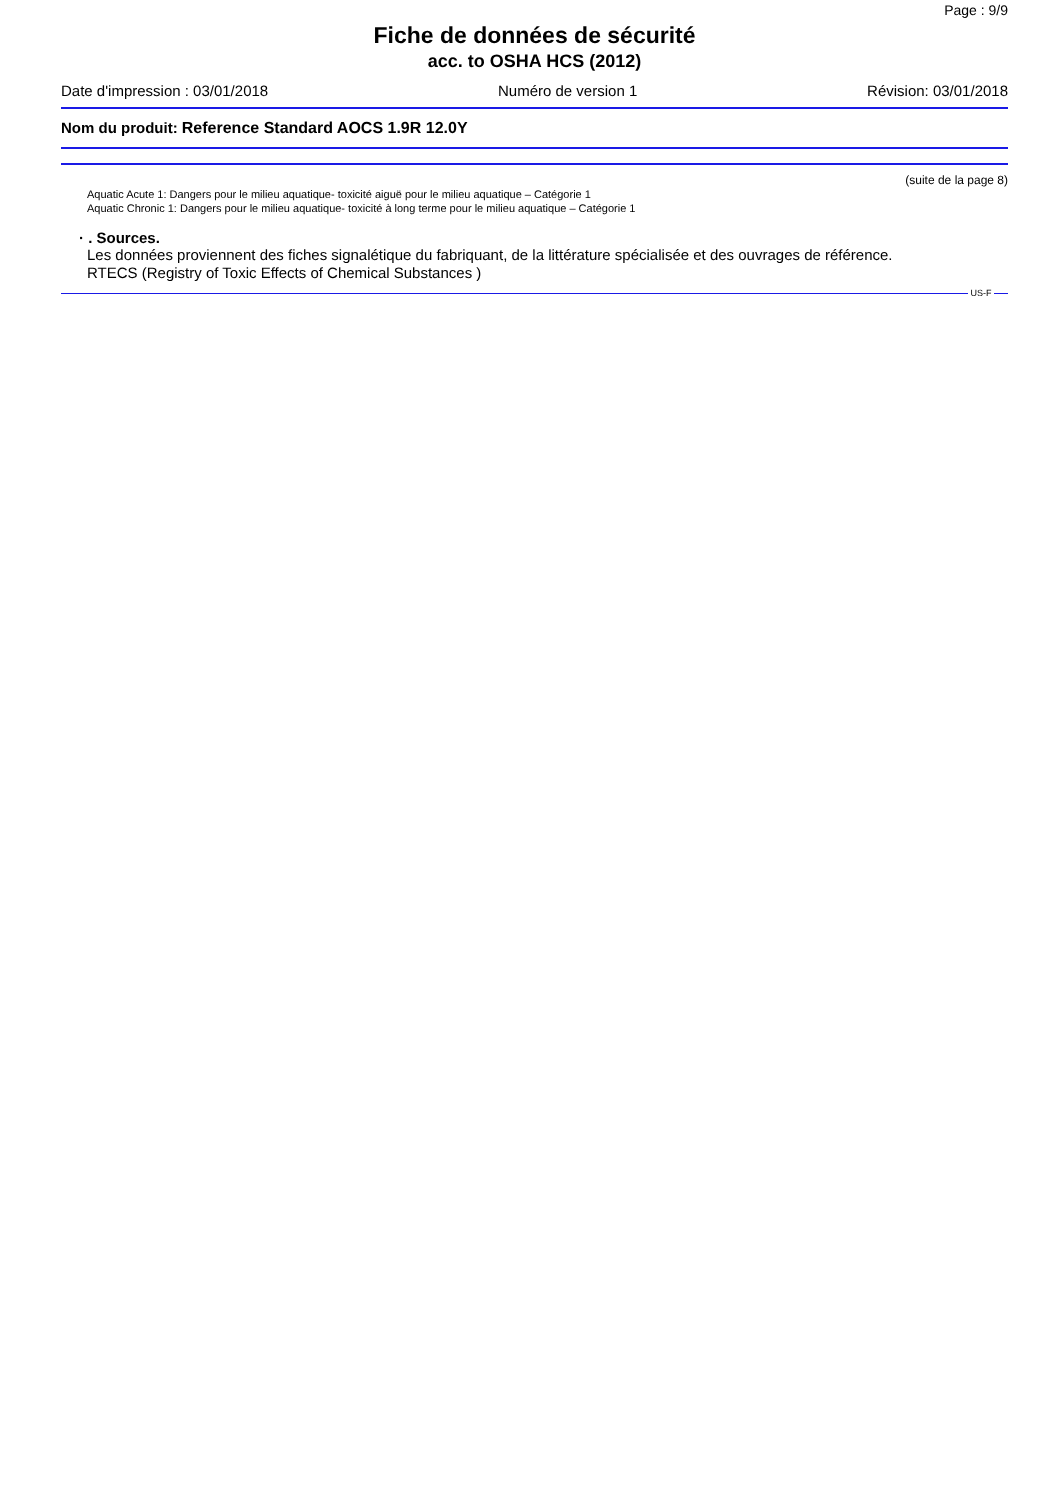Page : 9/9
Fiche de données de sécurité
acc. to OSHA HCS (2012)
Date d'impression : 03/01/2018 Numéro de version 1 Révision: 03/01/2018
Nom du produit: Reference Standard AOCS 1.9R 12.0Y
(suite de la page 8)
Aquatic Acute 1: Dangers pour le milieu aquatique- toxicité aiguë pour le milieu aquatique – Catégorie 1
Aquatic Chronic 1: Dangers pour le milieu aquatique- toxicité à long terme pour le milieu aquatique – Catégorie 1
· . Sources.
Les données proviennent des fiches signalétique du fabriquant, de la littérature spécialisée et des ouvrages de référence.
RTECS (Registry of Toxic Effects of Chemical Substances )
US-F